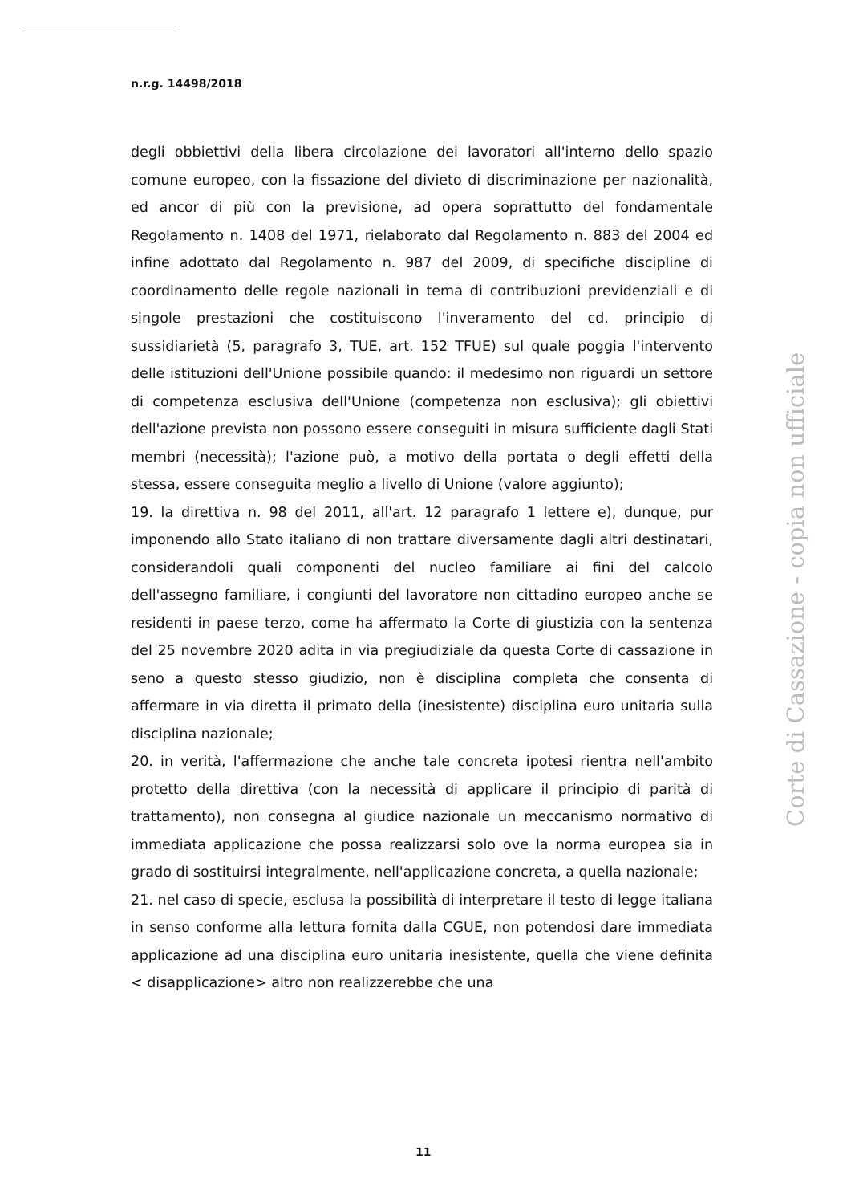n.r.g. 14498/2018
degli obbiettivi della libera circolazione dei lavoratori all'interno dello spazio comune europeo, con la fissazione del divieto di discriminazione per nazionalità, ed ancor di più con la previsione, ad opera soprattutto del fondamentale Regolamento n. 1408 del 1971, rielaborato dal Regolamento n. 883 del 2004 ed infine adottato dal Regolamento n. 987 del 2009, di specifiche discipline di coordinamento delle regole nazionali in tema di contribuzioni previdenziali e di singole prestazioni che costituiscono l'inveramento del cd. principio di sussidiarietà (5, paragrafo 3, TUE, art. 152 TFUE) sul quale poggia l'intervento delle istituzioni dell'Unione possibile quando: il medesimo non riguardi un settore di competenza esclusiva dell'Unione (competenza non esclusiva); gli obiettivi dell'azione prevista non possono essere conseguiti in misura sufficiente dagli Stati membri (necessità); l'azione può, a motivo della portata o degli effetti della stessa, essere conseguita meglio a livello di Unione (valore aggiunto);
19. la direttiva n. 98 del 2011, all'art. 12 paragrafo 1 lettere e), dunque, pur imponendo allo Stato italiano di non trattare diversamente dagli altri destinatari, considerandoli quali componenti del nucleo familiare ai fini del calcolo dell'assegno familiare, i congiunti del lavoratore non cittadino europeo anche se residenti in paese terzo, come ha affermato la Corte di giustizia con la sentenza del 25 novembre 2020 adita in via pregiudiziale da questa Corte di cassazione in seno a questo stesso giudizio, non è disciplina completa che consenta di affermare in via diretta il primato della (inesistente) disciplina euro unitaria sulla disciplina nazionale;
20. in verità, l'affermazione che anche tale concreta ipotesi rientra nell'ambito protetto della direttiva (con la necessità di applicare il principio di parità di trattamento), non consegna al giudice nazionale un meccanismo normativo di immediata applicazione che possa realizzarsi solo ove la norma europea sia in grado di sostituirsi integralmente, nell'applicazione concreta, a quella nazionale;
21. nel caso di specie, esclusa la possibilità di interpretare il testo di legge italiana in senso conforme alla lettura fornita dalla CGUE, non potendosi dare immediata applicazione ad una disciplina euro unitaria inesistente, quella che viene definita < disapplicazione> altro non realizzerebbe che una
Corte di Cassazione - copia non ufficiale
11